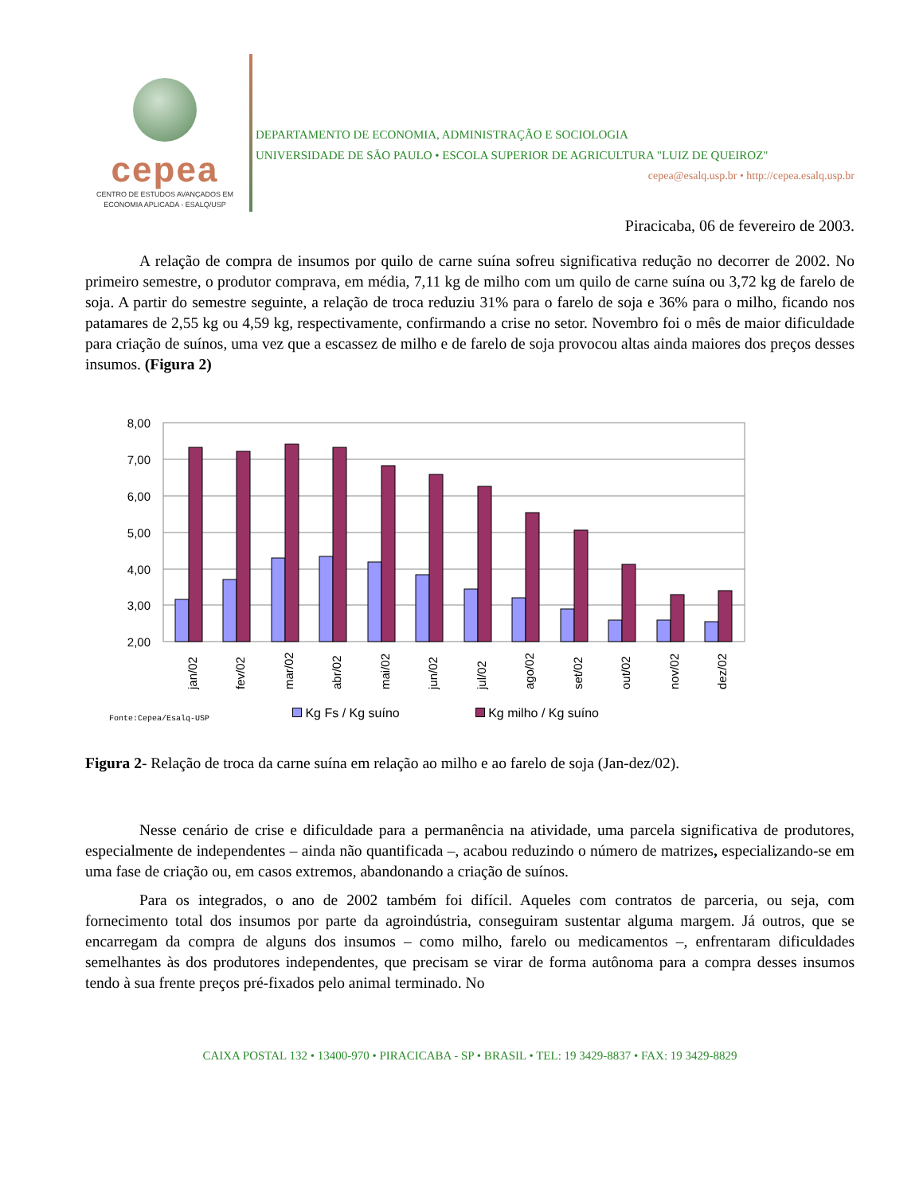cepea
CENTRO DE ESTUDOS AVANÇADOS EM
ECONOMIA APLICADA - ESALQ/USP
DEPARTAMENTO DE ECONOMIA, ADMINISTRAÇÃO E SOCIOLOGIA
UNIVERSIDADE DE SÃO PAULO • ESCOLA SUPERIOR DE AGRICULTURA "LUIZ DE QUEIROZ"
cepea@esalq.usp.br • http://cepea.esalq.usp.br
Piracicaba, 06 de fevereiro de 2003.
A relação de compra de insumos por quilo de carne suína sofreu significativa redução no decorrer de 2002. No primeiro semestre, o produtor comprava, em média, 7,11 kg de milho com um quilo de carne suína ou 3,72 kg de farelo de soja. A partir do semestre seguinte, a relação de troca reduziu 31% para o farelo de soja e 36% para o milho, ficando nos patamares de 2,55 kg ou 4,59 kg, respectivamente, confirmando a crise no setor. Novembro foi o mês de maior dificuldade para criação de suínos, uma vez que a escassez de milho e de farelo de soja provocou altas ainda maiores dos preços desses insumos. (Figura 2)
8,00
7,00
6,00
5,00
4,00
3,00
2,00
jan/02
fev/02
mar/02
abr/02
mai/02
jun/02
jul/02
ago/02
set/02
out/02
nov/02
dez/02
Kg Fs / Kg suíno Kg milho / Kg suíno
Fonte:Cepea/Esalq-USP
Figura 2- Relação de troca da carne suína em relação ao milho e ao farelo de soja (Jan-dez/02).
Nesse cenário de crise e dificuldade para a permanência na atividade, uma parcela significativa de produtores, especialmente de independentes – ainda não quantificada –, acabou reduzindo o número de matrizes, especializando-se em uma fase de criação ou, em casos extremos, abandonando a criação de suínos.
Para os integrados, o ano de 2002 também foi difícil. Aqueles com contratos de parceria, ou seja, com fornecimento total dos insumos por parte da agroindústria, conseguiram sustentar alguma margem. Já outros, que se encarregam da compra de alguns dos insumos – como milho, farelo ou medicamentos –, enfrentaram dificuldades semelhantes às dos produtores independentes, que precisam se virar de forma autônoma para a compra desses insumos tendo à sua frente preços pré-fixados pelo animal terminado. No
CAIXA POSTAL 132 • 13400-970 • PIRACICABA - SP • BRASIL • TEL: 19 3429-8837 • FAX: 19 3429-8829